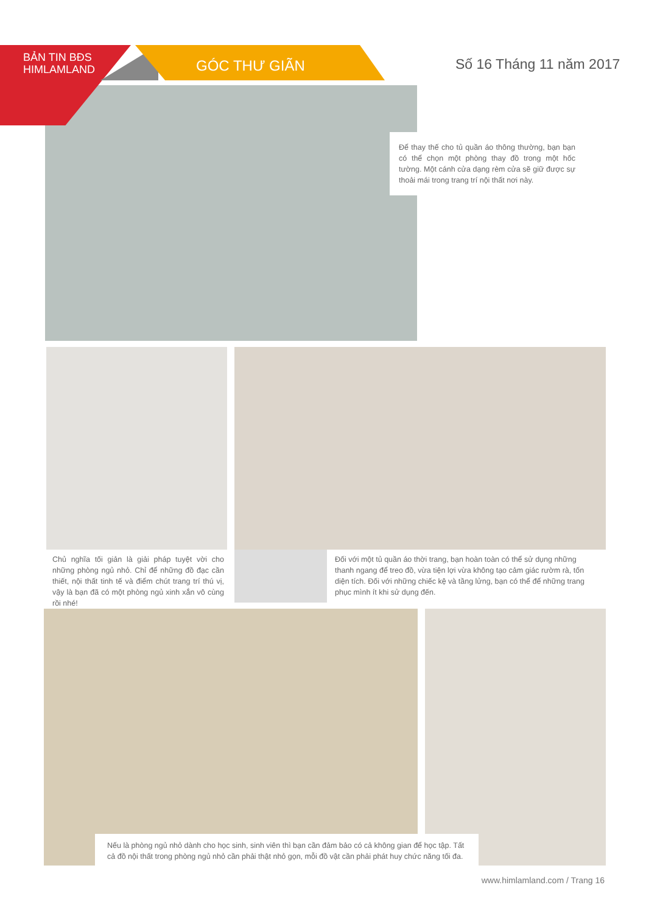BẢN TIN BĐS
HIMLAMLAND
GÓC THƯ GIÃN Số 16 Tháng 11 năm 2017
Để thay thế cho tủ quần áo thông thường, bạn bạn có thể chọn một phòng thay đồ trong một hốc tường. Một cánh cửa dạng rèm cửa sẽ giữ được sự thoải mái trong trang trí nội thất nơi này.
Chủ nghĩa tối giản là giải pháp tuyệt vời cho những phòng ngủ nhỏ. Chỉ để những đồ đạc cần thiết, nội thất tinh tế và điểm chút trang trí thú vị, vậy là bạn đã có một phòng ngủ xinh xắn vô cùng rồi nhé!
Đối với một tủ quần áo thời trang, bạn hoàn toàn có thể sử dụng những thanh ngang để treo đồ, vừa tiện lợi vừa không tạo cảm giác rườm rà, tốn diện tích. Đối với những chiếc kệ và tầng lửng, bạn có thể để những trang phục mình ít khi sử dụng đến.
Nếu là phòng ngủ nhỏ dành cho học sinh, sinh viên thì bạn cần đảm bảo có cả không gian để học tập. Tất cả đồ nội thất trong phòng ngủ nhỏ cần phải thật nhỏ gọn, mỗi đồ vật cần phải phát huy chức năng tối đa.
www.himlamland.com / Trang 16